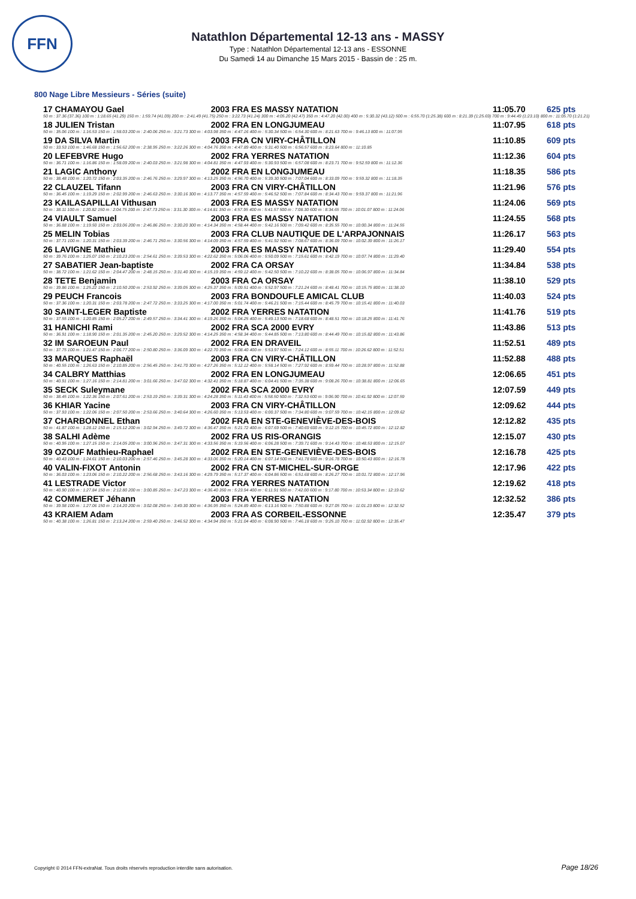FFN
Natathlon Départemental 12-13 ans - MASSY
Type : Natathlon Départemental 12-13 ans - ESSONNE
Du Samedi 14 au Dimanche 15 Mars 2015 - Bassin de : 25 m.
800 Nage Libre Messieurs - Séries (suite)
| 17 CHAMAYOU Gael | 2003 FRA ES MASSY NATATION | 11:05.70 | 625 pts |
| 50 m : 37.36 (37.36) 100 m : 1:18.65 (41.29) 150 m : 1:59.74 (41.09) 200 m : 2:41.49 (41.75) 250 m : 3:22.73 (41.24) 300 m : 4:05.20 (42.47) 350 m : 4:47.20 (42.00) 400 m : 5:30.32 (43.12) 500 m : 6:55.70 (1:25.38) 600 m : 8:21.39 (1:25.69) 700 m : 9:44.49 (1:23.10) 800 m : 11:05.70 (1:21.21) | | | |
| 18 JULIEN Tristan | 2002 FRA EN LONGJUMEAU | 11:07.95 | 618 pts |
| 50 m : 35.06 100 m : 1:16.53 150 m : 1:58.03 200 m : 2:40.06 250 m : 3:21.73 300 m : 4:03.98 350 m : 4:47.16 400 m : 5:30.34 500 m : 6:54.30 600 m : 8:21.63 700 m : 9:46.13 800 m : 11:07.95 | | | |
| 19 DA SILVA Martin | 2003 FRA CN VIRY-CHÂTILLON | 11:10.85 | 609 pts |
| 50 m : 33.53 100 m : 1:46.68 150 m : 1:56.62 200 m : 2:38.95 250 m : 3:22.26 300 m : 4:04.76 350 m : 4:47.89 400 m : 5:31.40 500 m : 6:56.57 600 m : 8:23.64 800 m : 11:10.85 | | | |
| 20 LEFEBVRE Hugo | 2002 FRA YERRES NATATION | 11:12.36 | 604 pts |
| 50 m : 36.71 100 m : 1:16.86 150 m : 1:58.09 200 m : 2:40.03 250 m : 3:21.98 300 m : 4:04.81 350 m : 4:47.93 400 m : 5:30.93 500 m : 6:57.08 600 m : 8:23.71 700 m : 9:52.59 800 m : 11:12.36 | | | |
| 21 LAGIC Anthony | 2002 FRA EN LONGJUMEAU | 11:18.35 | 586 pts |
| 50 m : 38.48 100 m : 1:20.72 150 m : 2:03.35 200 m : 2:46.76 250 m : 3:29.97 300 m : 4:13.25 350 m : 4:56.70 400 m : 5:39.30 500 m : 7:07.04 600 m : 8:33.09 700 m : 9:59.32 800 m : 11:18.35 | | | |
| 22 CLAUZEL Tifann | 2003 FRA CN VIRY-CHÂTILLON | 11:21.96 | 576 pts |
| 50 m : 36.45 100 m : 1:19.29 150 m : 2:02.99 200 m : 2:46.63 250 m : 3:30.16 300 m : 4:13.77 350 m : 4:57.59 400 m : 5:46.52 500 m : 7:07.84 600 m : 8:34.43 700 m : 9:59.37 800 m : 11:21.96 | | | |
| 23 KAILASAPILLAI Vithusan | 2003 FRA ES MASSY NATATION | 11:24.06 | 569 pts |
| 50 m : 38.11 100 m : 1:20.82 150 m : 2:04.75 200 m : 2:47.73 250 m : 3:31.30 300 m : 4:14.81 350 m : 4:57.95 400 m : 5:41.57 500 m : 7:08.30 600 m : 8:34.65 700 m : 10:01.07 800 m : 11:24.06 | | | |
| 24 VIAULT Samuel | 2003 FRA ES MASSY NATATION | 11:24.55 | 568 pts |
| 50 m : 36.88 100 m : 1:19.50 150 m : 2:03.06 200 m : 2:46.86 250 m : 3:30.20 300 m : 4:14.34 350 m : 4:58.44 400 m : 5:42.16 500 m : 7:09.42 600 m : 8:35.55 700 m : 10:00.34 800 m : 11:24.55 | | | |
| 25 MELIN Tobias | 2003 FRA CLUB NAUTIQUE DE L'ARPAJONNAIS | 11:26.17 | 563 pts |
| 50 m : 37.71 100 m : 1:20.31 150 m : 2:03.39 200 m : 2:46.71 250 m : 3:30.56 300 m : 4:14.09 350 m : 4:57.59 400 m : 5:41.92 500 m : 7:08.67 600 m : 8:36.09 700 m : 10:02.39 800 m : 11:26.17 | | | |
| 26 LAVIGNE Mathieu | 2003 FRA ES MASSY NATATION | 11:29.40 | 554 pts |
| 50 m : 39.76 100 m : 1:25.07 150 m : 2:10.23 200 m : 2:54.61 250 m : 3:39.53 300 m : 4:22.62 350 m : 5:06.06 400 m : 5:50.09 500 m : 7:15.61 600 m : 8:42.19 700 m : 10:07.74 800 m : 11:29.40 | | | |
| 27 SABATIER Jean-baptiste | 2002 FRA CA ORSAY | 11:34.84 | 538 pts |
| 50 m : 38.72 100 m : 1:21.62 150 m : 2:04.47 200 m : 2:48.15 250 m : 3:31.40 300 m : 4:15.19 350 m : 4:59.12 400 m : 5:42.50 500 m : 7:10.22 600 m : 8:38.05 700 m : 10:06.97 800 m : 11:34.84 | | | |
| 28 TETE Benjamin | 2003 FRA CA ORSAY | 11:38.10 | 529 pts |
| 50 m : 39.86 100 m : 1:25.22 150 m : 2:10.50 200 m : 2:53.92 250 m : 3:39.05 300 m : 4:25.37 350 m : 5:09.51 400 m : 5:52.97 500 m : 7:21.24 600 m : 8:48.41 700 m : 10:15.75 800 m : 11:38.10 | | | |
| 29 PEUCH Francois | 2003 FRA BONDOUFLE AMICAL CLUB | 11:40.03 | 524 pts |
| 50 m : 37.36 100 m : 1:20.31 150 m : 2:03.78 200 m : 2:47.72 250 m : 3:33.25 300 m : 4:17.00 350 m : 5:01.74 400 m : 5:46.21 500 m : 7:15.44 600 m : 8:45.79 700 m : 10:15.41 800 m : 11:40.03 | | | |
| 30 SAINT-LEGER Baptiste | 2002 FRA YERRES NATATION | 11:41.76 | 519 pts |
| 50 m : 37.55 100 m : 1:20.85 150 m : 2:05.27 200 m : 2:49.57 250 m : 3:34.41 300 m : 4:19.26 350 m : 5:04.25 400 m : 5:49.13 500 m : 7:18.68 600 m : 8:48.51 700 m : 10:18.25 800 m : 11:41.76 | | | |
| 31 HANICHI Rami | 2002 FRA SCA 2000 EVRY | 11:43.86 | 513 pts |
| 50 m : 36.91 100 m : 1:18.90 150 m : 2:01.35 200 m : 2:45.20 250 m : 3:29.52 300 m : 4:14.25 350 m : 4:58.34 400 m : 5:44.85 500 m : 7:13.80 600 m : 8:44.49 700 m : 10:15.82 800 m : 11:43.86 | | | |
| 32 IM SAROEUN Paul | 2002 FRA EN DRAVEIL | 11:52.51 | 489 pts |
| 50 m : 37.75 100 m : 1:21.47 150 m : 2:06.77 200 m : 2:50.80 250 m : 3:36.09 300 m : 4:22.70 350 m : 5:08.40 400 m : 5:53.97 500 m : 7:24.12 600 m : 8:55.11 700 m : 10:26.62 800 m : 11:52.51 | | | |
| 33 MARQUES Raphaël | 2003 FRA CN VIRY-CHÂTILLON | 11:52.88 | 488 pts |
| 50 m : 40.55 100 m : 1:26.63 150 m : 2:10.85 200 m : 2:56.45 250 m : 3:41.70 300 m : 4:27.26 350 m : 5:12.12 400 m : 5:58.14 500 m : 7:27.92 600 m : 8:59.44 700 m : 10:28.97 800 m : 11:52.88 | | | |
| 34 CALBRY Matthias | 2002 FRA EN LONGJUMEAU | 12:06.65 | 451 pts |
| 50 m : 40.91 100 m : 1:27.16 150 m : 2:14.81 200 m : 3:01.66 250 m : 3:47.02 300 m : 4:32.41 350 m : 5:18.87 400 m : 6:04.41 500 m : 7:35.38 600 m : 9:08.26 700 m : 10:38.81 800 m : 12:06.65 | | | |
| 35 SECK Suleymane | 2002 FRA SCA 2000 EVRY | 12:07.59 | 449 pts |
| 50 m : 38.45 100 m : 1:22.36 150 m : 2:07.61 200 m : 2:53.19 250 m : 3:39.31 300 m : 4:24.28 350 m : 5:11.43 400 m : 5:58.50 500 m : 7:32.53 600 m : 9:06.90 700 m : 10:41.92 800 m : 12:07.59 | | | |
| 36 KHIAR Yacine | 2003 FRA CN VIRY-CHÂTILLON | 12:09.62 | 444 pts |
| 50 m : 37.93 100 m : 1:22.06 150 m : 2:07.50 200 m : 2:53.66 250 m : 3:40.64 300 m : 4:26.60 350 m : 5:13.53 400 m : 6:00.37 500 m : 7:34.80 600 m : 9:07.59 700 m : 10:42.15 800 m : 12:09.62 | | | |
| 37 CHARBONNEL Ethan | 2002 FRA EN STE-GENEVIÈVE-DES-BOIS | 12:12.82 | 435 pts |
| 50 m : 41.87 100 m : 1:28.12 150 m : 2:15.12 200 m : 3:02.94 250 m : 3:49.72 300 m : 4:36.47 350 m : 5:21.72 400 m : 6:07.69 500 m : 7:40.69 600 m : 9:12.15 700 m : 10:45.72 800 m : 12:12.82 | | | |
| 38 SALHI Adème | 2002 FRA US RIS-ORANGIS | 12:15.07 | 430 pts |
| 50 m : 40.95 100 m : 1:27.15 150 m : 2:14.05 200 m : 3:00.96 250 m : 3:47.31 300 m : 4:33.56 350 m : 5:19.56 400 m : 6:06.28 500 m : 7:39.71 600 m : 9:14.43 700 m : 10:48.53 800 m : 12:15.07 | | | |
| 39 OZOUF Mathieu-Raphael | 2002 FRA EN STE-GENEVIÈVE-DES-BOIS | 12:16.78 | 425 pts |
| 50 m : 40.43 100 m : 1:24.61 150 m : 2:10.03 200 m : 2:57.46 250 m : 3:45.28 300 m : 4:33.06 350 m : 5:20.14 400 m : 6:07.14 500 m : 7:41.78 600 m : 9:16.78 700 m : 10:50.43 800 m : 12:16.78 | | | |
| 40 VALIN-FIXOT Antonin | 2002 FRA CN ST-MICHEL-SUR-ORGE | 12:17.96 | 422 pts |
| 50 m : 36.03 100 m : 1:23.06 150 m : 2:10.22 200 m : 2:56.68 250 m : 3:43.16 300 m : 4:29.79 350 m : 5:17.37 400 m : 6:04.86 500 m : 6:51.68 600 m : 8:26.27 700 m : 10:01.72 800 m : 12:17.96 | | | |
| 41 LESTRADE Victor | 2002 FRA YERRES NATATION | 12:19.62 | 418 pts |
| 50 m : 40.90 100 m : 1:27.84 150 m : 2:12.80 200 m : 3:00.85 250 m : 3:47.23 300 m : 4:36.40 350 m : 5:23.94 400 m : 6:11.91 500 m : 7:42.00 600 m : 9:17.80 700 m : 10:53.34 800 m : 12:19.62 | | | |
| 42 COMMERET Jéhann | 2003 FRA YERRES NATATION | 12:32.52 | 386 pts |
| 50 m : 39.98 100 m : 1:27.06 150 m : 2:14.20 200 m : 3:02.08 250 m : 3:49.30 300 m : 4:36.95 350 m : 5:24.89 400 m : 6:13.16 500 m : 7:50.88 600 m : 9:27.05 700 m : 11:01.23 800 m : 12:32.52 | | | |
| 43 KRAIEM Adam | 2003 FRA AS CORBEIL-ESSONNE | 12:35.47 | 379 pts |
| 50 m : 40.38 100 m : 1:26.81 150 m : 2:13.24 200 m : 2:59.40 250 m : 3:46.52 300 m : 4:34.94 350 m : 5:21.04 400 m : 6:08.90 500 m : 7:46.18 600 m : 9:25.10 700 m : 11:02.92 800 m : 12:35.47 | | | |
Copyright © 2014 FFN-extraNat. Tous droits réservés reproduction interdite sans autorisation.
Page 18/26